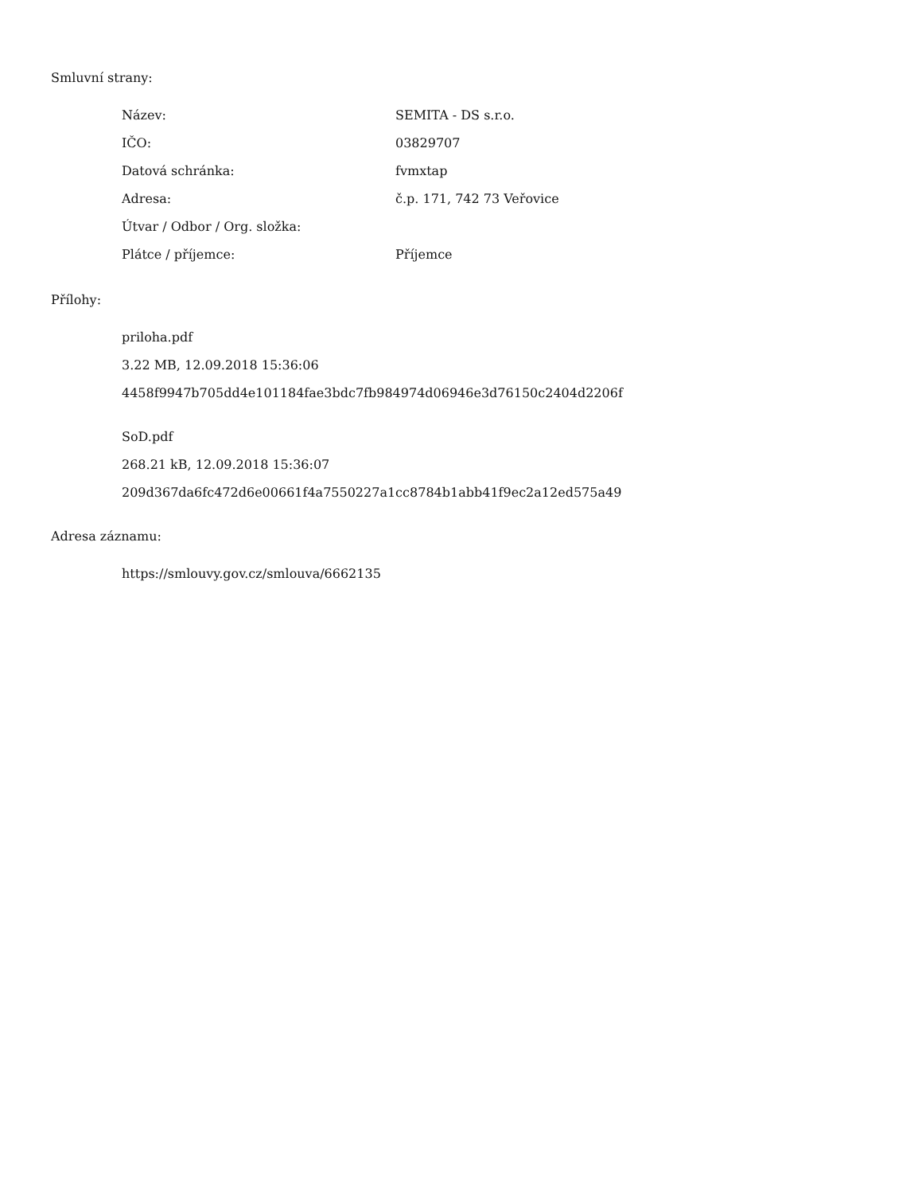Smluvní strany:
| Název: | SEMITA - DS s.r.o. |
| IČO: | 03829707 |
| Datová schránka: | fvmxtap |
| Adresa: | č.p. 171, 742 73 Veřovice |
| Útvar / Odbor / Org. složka: | |
| Plátce / příjemce: | Příjemce |
Přílohy:
priloha.pdf
3.22 MB, 12.09.2018 15:36:06
4458f9947b705dd4e101184fae3bdc7fb984974d06946e3d76150c2404d2206f
SoD.pdf
268.21 kB, 12.09.2018 15:36:07
209d367da6fc472d6e00661f4a7550227a1cc8784b1abb41f9ec2a12ed575a49
Adresa záznamu:
https://smlouvy.gov.cz/smlouva/6662135